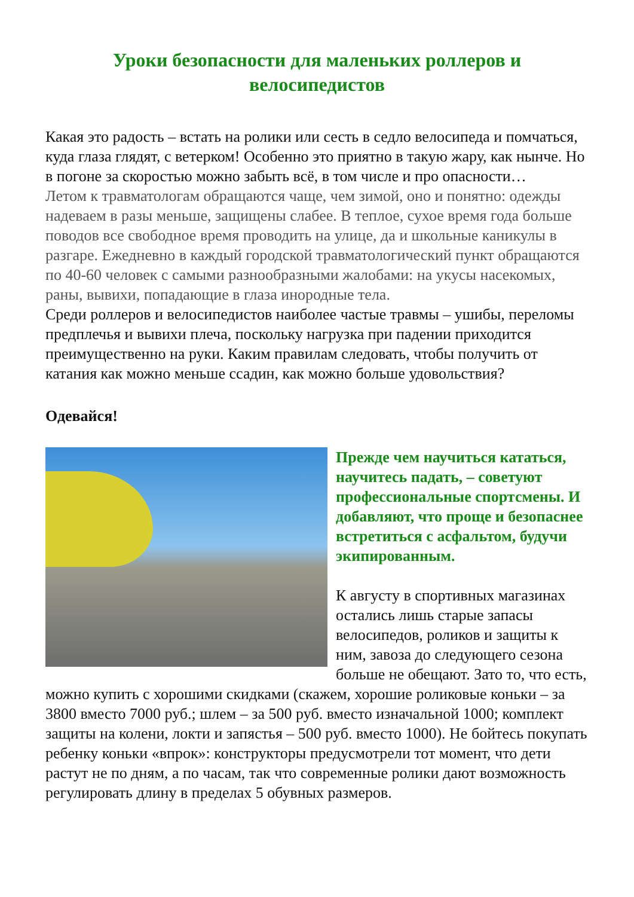Уроки безопасности для маленьких роллеров и велосипедистов
Какая это радость – встать на ролики или сесть в седло велосипеда и помчаться, куда глаза глядят, с ветерком! Особенно это приятно в такую жару, как нынче. Но в погоне за скоростью можно забыть всё, в том числе и про опасности…
Летом к травматологам обращаются чаще, чем зимой, оно и понятно: одежды надеваем в разы меньше, защищены слабее. В теплое, сухое время года больше поводов все свободное время проводить на улице, да и школьные каникулы в разгаре. Ежедневно в каждый городской травматологический пункт обращаются по 40-60 человек с самыми разнообразными жалобами: на укусы насекомых, раны, вывихи, попадающие в глаза инородные тела.
Среди роллеров и велосипедистов наиболее частые травмы – ушибы, переломы предплечья и вывихи плеча, поскольку нагрузка при падении приходится преимущественно на руки. Каким правилам следовать, чтобы получить от катания как можно меньше ссадин, как можно больше удовольствия?
Одевайся!
Прежде чем научиться кататься, научитесь падать, – советуют профессиональные спортсмены. И добавляют, что проще и безопаснее встретиться с асфальтом, будучи экипированным.
К августу в спортивных магазинах остались лишь старые запасы велосипедов, роликов и защиты к ним, завоза до следующего сезона больше не обещают. Зато то, что есть, можно купить с хорошими скидками (скажем, хорошие роликовые коньки – за 3800 вместо 7000 руб.; шлем – за 500 руб. вместо изначальной 1000; комплект защиты на колени, локти и запястья – 500 руб. вместо 1000). Не бойтесь покупать ребенку коньки «впрок»: конструкторы предусмотрели тот момент, что дети растут не по дням, а по часам, так что современные ролики дают возможность регулировать длину в пределах 5 обувных размеров.